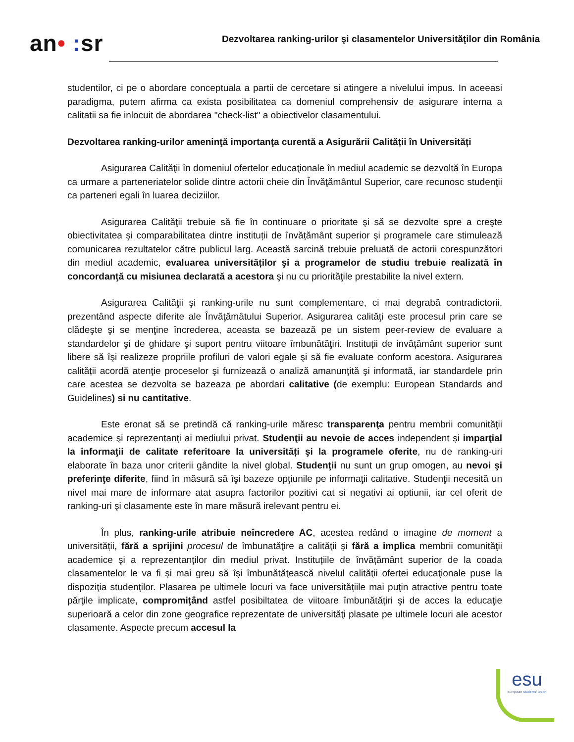an• : sr
Dezvoltarea ranking-urilor şi clasamentelor Universităţilor din România
studentilor, ci pe o abordare conceptuala a partii de cercetare si atingere a nivelului impus. In aceeasi paradigma, putem afirma ca exista posibilitatea ca domeniul comprehensiv de asigurare interna a calitatii sa fie inlocuit de abordarea "check-list" a obiectivelor clasamentului.
Dezvoltarea ranking-urilor ameninţă importanţa curentă a Asigurării Calității în Universități
Asigurarea Calităţii în domeniul ofertelor educaţionale în mediul academic se dezvoltă în Europa ca urmare a parteneriatelor solide dintre actorii cheie din Învăţământul Superior, care recunosc studenţii ca parteneri egali în luarea deciziilor.
Asigurarea Calităţii trebuie să fie în continuare o prioritate şi să se dezvolte spre a creşte obiectivitatea şi comparabilitatea dintre instituții de învățământ superior şi programele care stimulează comunicarea rezultatelor către publicul larg. Această sarcină trebuie preluată de actorii corespunzători din mediul academic, evaluarea universităților şi a programelor de studiu trebuie realizată în concordanţă cu misiunea declarată a acestora şi nu cu priorităţile prestabilite la nivel extern.
Asigurarea Calităţii şi ranking-urile nu sunt complementare, ci mai degrabă contradictorii, prezentând aspecte diferite ale Învăţămâtului Superior. Asigurarea calităţi este procesul prin care se clădeşte şi se menţine încrederea, aceasta se bazează pe un sistem peer-review de evaluare a standardelor şi de ghidare şi suport pentru viitoare îmbunătăţiri. Instituții de invățământ superior sunt libere să îşi realizeze propriile profiluri de valori egale şi să fie evaluate conform acestora. Asigurarea calității acordă atenţie proceselor şi furnizează o analiză amanunţită şi informată, iar standardele prin care acestea se dezvolta se bazeaza pe abordari calitative (de exemplu: European Standards and Guidelines) si nu cantitative.
Este eronat să se pretindă că ranking-urile măresc transparenţa pentru membrii comunităţii academice şi reprezentanţi ai mediului privat. Studenţii au nevoie de acces independent şi imparţial la informaţii de calitate referitoare la universități şi la programele oferite, nu de ranking-uri elaborate în baza unor criterii gândite la nivel global. Studenţii nu sunt un grup omogen, au nevoi şi preferinţe diferite, fiind în măsură să îşi bazeze opţiunile pe informaţii calitative. Studenţii necesită un nivel mai mare de informare atat asupra factorilor pozitivi cat si negativi ai optiunii, iar cel oferit de ranking-uri şi clasamente este în mare măsură irelevant pentru ei.
În plus, ranking-urile atribuie neîncredere AC, acestea redând o imagine de moment a universității, fără a sprijini procesul de îmbunatăţire a calităţii şi fără a implica membrii comunităţii academice şi a reprezentanţilor din mediul privat. Instituțiile de învățământ superior de la coada clasamentelor le va fi şi mai greu să îşi îmbunătăţească nivelul calităţii ofertei educaţionale puse la dispoziţia studenţilor. Plasarea pe ultimele locuri va face universitățiile mai puţin atractive pentru toate părţile implicate, compromiţând astfel posibiltatea de viitoare îmbunătăţiri şi de acces la educaţie superioară a celor din zone geografice reprezentate de universităţi plasate pe ultimele locuri ale acestor clasamente. Aspecte precum accesul la
esu
european students' union